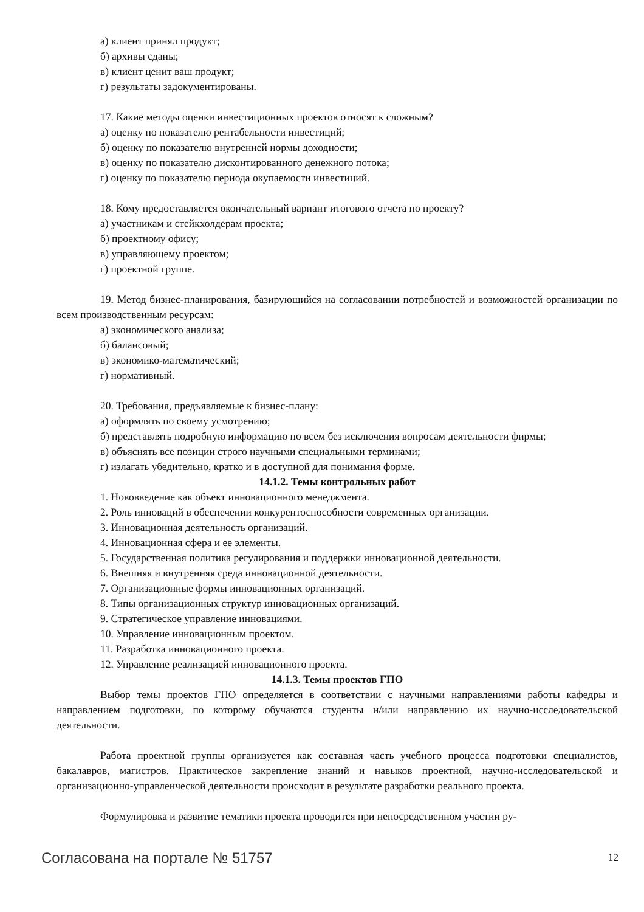а) клиент принял продукт;
б) архивы сданы;
в) клиент ценит ваш продукт;
г) результаты задокументированы.
17. Какие методы оценки инвестиционных проектов относят к сложным?
а) оценку по показателю рентабельности инвестиций;
б) оценку по показателю внутренней нормы доходности;
в) оценку по показателю дисконтированного денежного потока;
г) оценку по показателю периода окупаемости инвестиций.
18. Кому предоставляется окончательный вариант итогового отчета по проекту?
а) участникам и стейкхолдерам проекта;
б) проектному офису;
в) управляющему проектом;
г) проектной группе.
19. Метод бизнес-планирования, базирующийся на согласовании потребностей и возможностей организации по всем производственным ресурсам:
а) экономического анализа;
б) балансовый;
в) экономико-математический;
г) нормативный.
20. Требования, предъявляемые к бизнес-плану:
а) оформлять по своему усмотрению;
б) представлять подробную информацию по всем без исключения вопросам деятельности фирмы;
в) объяснять все позиции строго научными специальными терминами;
г) излагать убедительно, кратко и в доступной для понимания форме.
14.1.2. Темы контрольных работ
1. Нововведение как объект инновационного менеджмента.
2. Роль инноваций в обеспечении конкурентоспособности современных организации.
3. Инновационная деятельность организаций.
4. Инновационная сфера и ее элементы.
5. Государственная политика регулирования и поддержки инновационной деятельности.
6. Внешняя и внутренняя среда инновационной деятельности.
7. Организационные формы инновационных организаций.
8. Типы организационных структур инновационных организаций.
9. Стратегическое управление инновациями.
10. Управление инновационным проектом.
11. Разработка инновационного проекта.
12. Управление реализацией инновационного проекта.
14.1.3. Темы проектов ГПО
Выбор темы проектов ГПО определяется в соответствии с научными направлениями работы кафедры и направлением подготовки, по которому обучаются студенты и/или направлению их научно-исследовательской деятельности.
Работа проектной группы организуется как составная часть учебного процесса подготовки специалистов, бакалавров, магистров. Практическое закрепление знаний и навыков проектной, научно-исследовательской и организационно-управленческой деятельности происходит в результате разработки реального проекта.
Формулировка и развитие тематики проекта проводится при непосредственном участии ру-
Согласована на портале № 51757 12